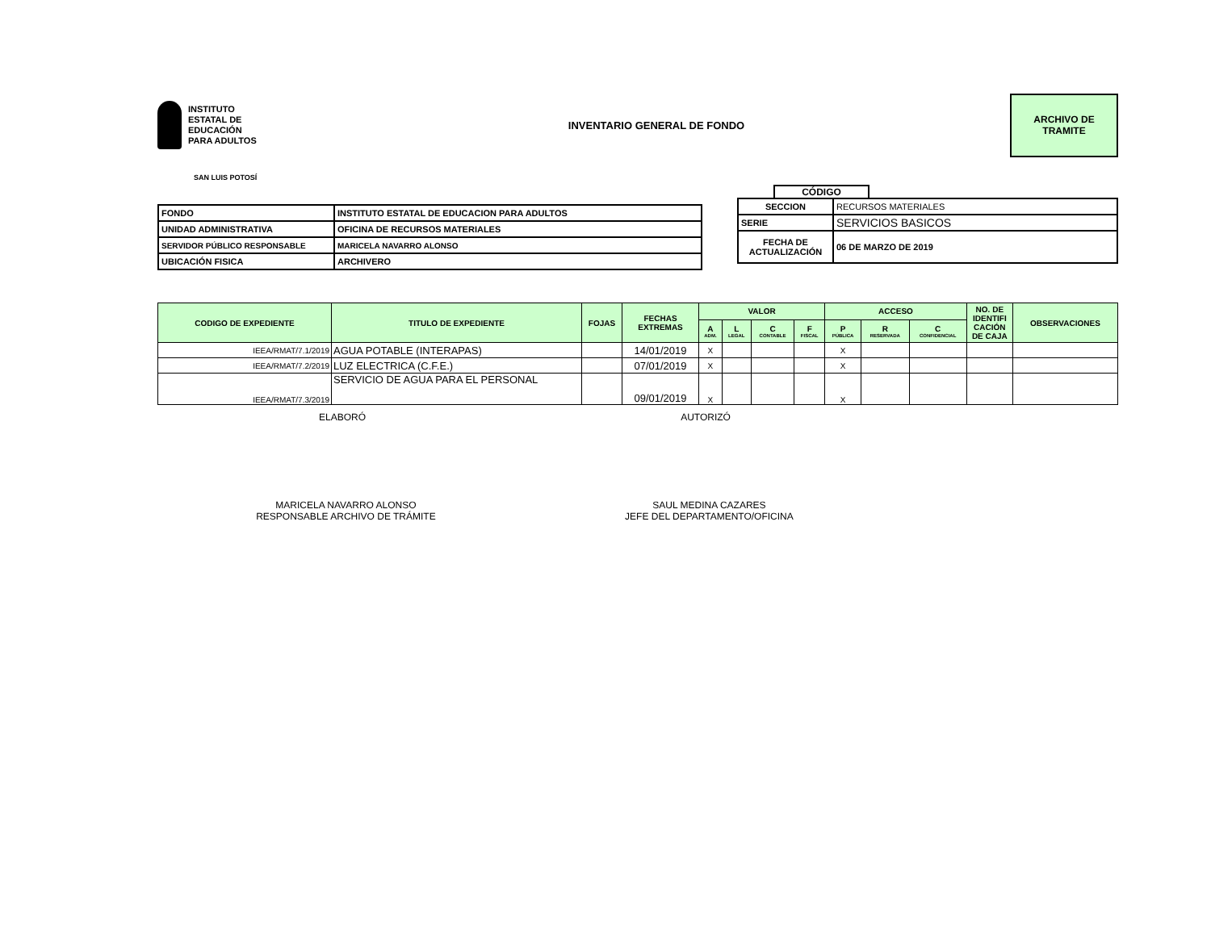INSTITUTO
ESTATAL DE
EDUCACIÓN
PARA ADULTOS
INVENTARIO GENERAL DE FONDO
ARCHIVO DE
TRAMITE
SAN LUIS POTOSÍ
| FONDO | INSTITUTO ESTATAL DE EDUCACION PARA ADULTOS |
| UNIDAD ADMINISTRATIVA | OFICINA DE RECURSOS MATERIALES |
| SERVIDOR PÚBLICO RESPONSABLE | MARICELA NAVARRO ALONSO |
| UBICACIÓN FISICA | ARCHIVERO |
CÓDIGO
| SECCION | RECURSOS MATERIALES |
| SERIE | SERVICIOS BASICOS |
| FECHA DE ACTUALIZACIÓN | 06 DE MARZO DE 2019 |
| CODIGO DE EXPEDIENTE | TITULO DE EXPEDIENTE | FOJAS | FECHAS EXTREMAS | VALOR | | | | ACCESO | | | NO. DE IDENTIFI CACIÓN DE CAJA | OBSERVACIONES |
| --- | --- | --- | --- | --- | --- | --- | --- | --- | --- | --- | --- | --- |
| | | | | A ADM. | L LEGAL | C CONTABLE | F FISCAL | P PÚBLICA | R RESERVADA | C CONFIDENCIAL | | |
| IEEA/RMAT/7.1/2019 | AGUA POTABLE (INTERAPAS) | | 14/01/2019 | X | | | | X | | | | |
| IEEA/RMAT/7.2/2019 | LUZ ELECTRICA (C.F.E.) | | 07/01/2019 | X | | | | X | | | | |
| IEEA/RMAT/7.3/2019 | SERVICIO DE AGUA PARA EL PERSONAL | | 09/01/2019 | X | | | | X | | | | |
ELABORÓ AUTORIZÓ
MARICELA NAVARRO ALONSO
RESPONSABLE ARCHIVO DE TRÁMITE SAUL MEDINA CAZARES
JEFE DEL DEPARTAMENTO/OFICINA